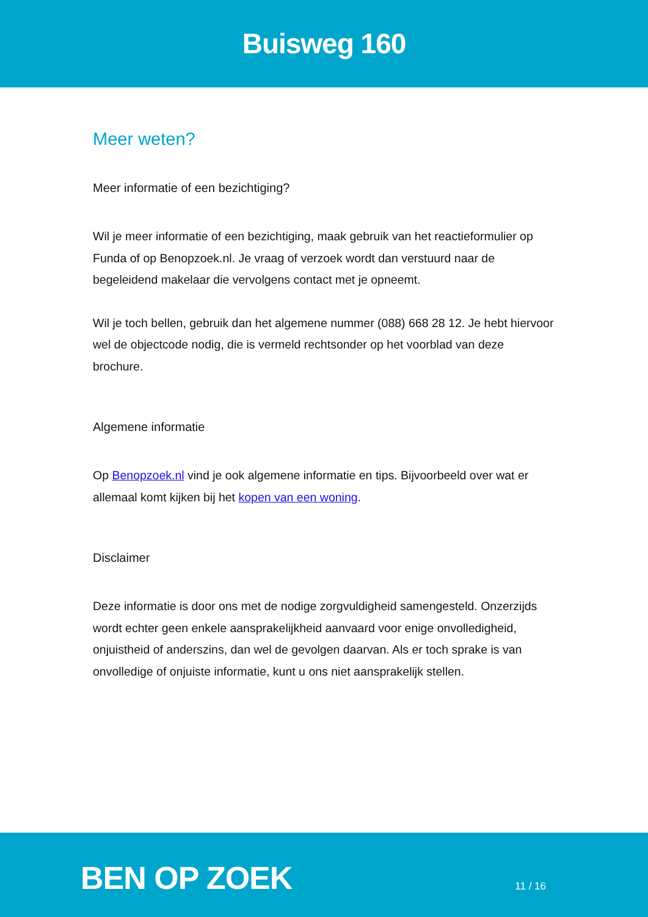Buisweg 160
Meer weten?
Meer informatie of een bezichtiging?
Wil je meer informatie of een bezichtiging, maak gebruik van het reactieformulier op Funda of op Benopzoek.nl. Je vraag of verzoek wordt dan verstuurd naar de begeleidend makelaar die vervolgens contact met je opneemt.
Wil je toch bellen, gebruik dan het algemene nummer (088) 668 28 12. Je hebt hiervoor wel de objectcode nodig, die is vermeld rechtsonder op het voorblad van deze brochure.
Algemene informatie
Op Benopzoek.nl vind je ook algemene informatie en tips. Bijvoorbeeld over wat er allemaal komt kijken bij het kopen van een woning.
Disclaimer
Deze informatie is door ons met de nodige zorgvuldigheid samengesteld. Onzerzijds wordt echter geen enkele aansprakelijkheid aanvaard voor enige onvolledigheid, onjuistheid of anderszins, dan wel de gevolgen daarvan. Als er toch sprake is van onvolledige of onjuiste informatie, kunt u ons niet aansprakelijk stellen.
BEN OP ZOEK 11 / 16